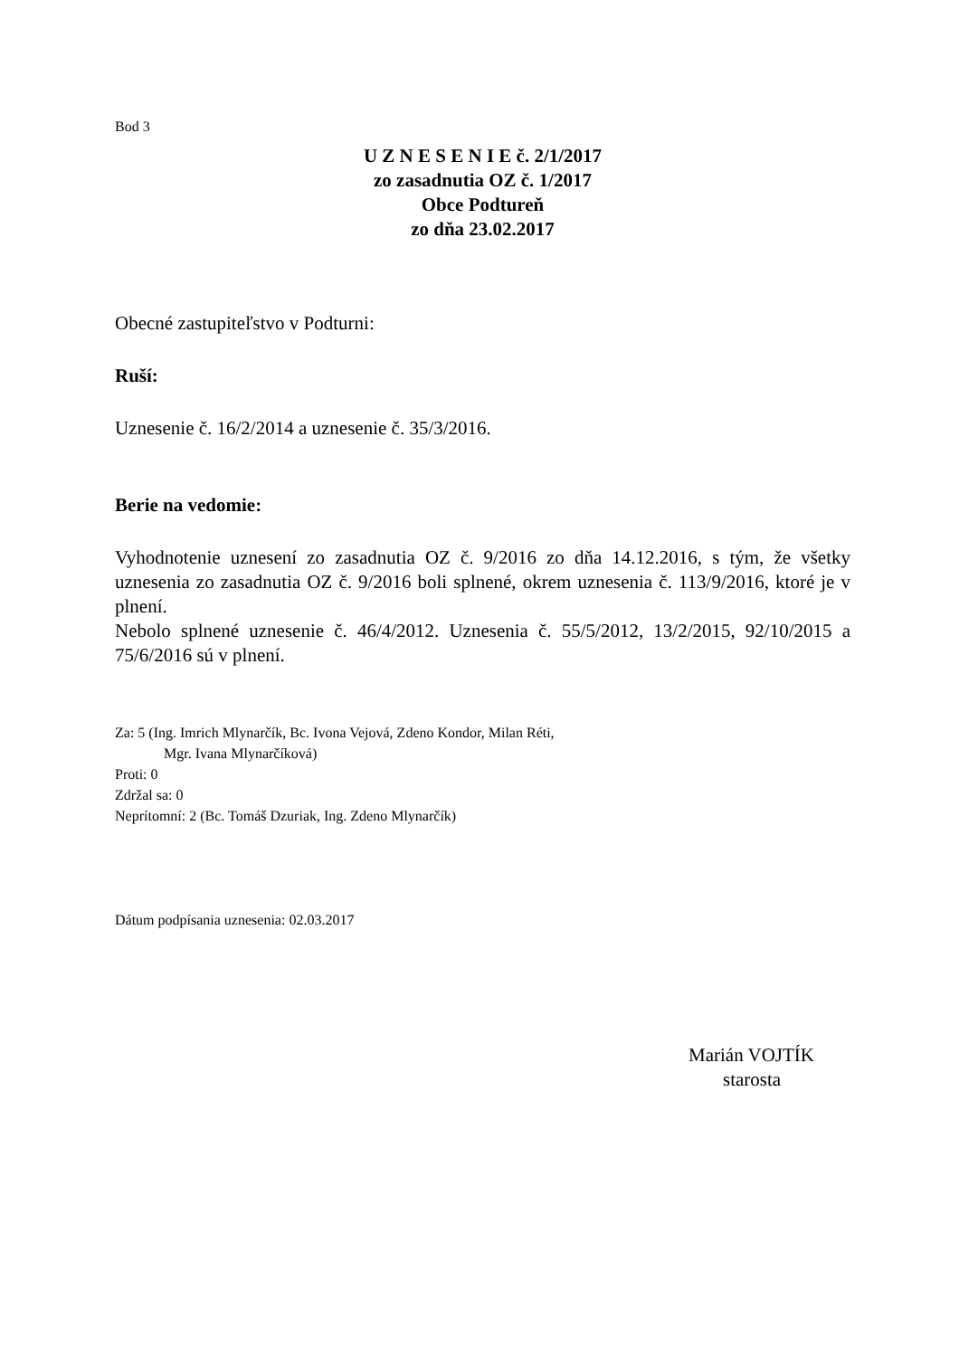Bod 3
U Z N E S E N I E č. 2/1/2017
zo zasadnutia OZ č. 1/2017
Obce Podtureň
zo dňa 23.02.2017
Obecné zastupiteľstvo v Podturni:
Ruší:
Uznesenie č. 16/2/2014 a uznesenie č. 35/3/2016.
Berie na vedomie:
Vyhodnotenie uznesení zo zasadnutia OZ č. 9/2016 zo dňa 14.12.2016, s tým, že všetky uznesenia zo zasadnutia OZ č. 9/2016 boli splnené, okrem uznesenia č. 113/9/2016, ktoré je v plnení.
Nebolo splnené uznesenie č. 46/4/2012. Uznesenia č. 55/5/2012, 13/2/2015, 92/10/2015 a 75/6/2016 sú v plnení.
Za: 5 (Ing. Imrich Mlynarčík, Bc. Ivona Vejová, Zdeno Kondor, Milan Réti,
Mgr. Ivana Mlynarčíková)
Proti: 0
Zdržal sa: 0
Neprítomní: 2 (Bc. Tomáš Dzuriak, Ing. Zdeno Mlynarčík)
Dátum podpísania uznesenia: 02.03.2017
Marián VOJTÍK
starosta